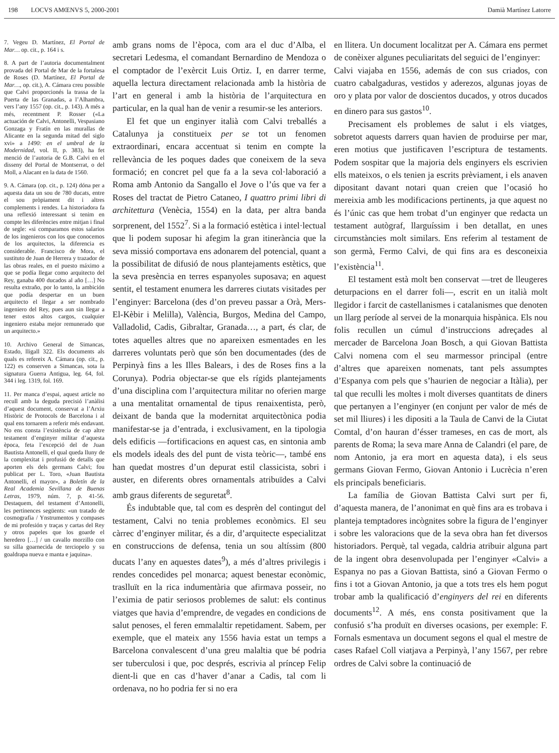198 LOCVS AMŒNVS 5, 2000-2001 Damià Martínez Latorre
7. Vegeu D. Martínez, El Portal de Mar… op. cit., p. 164 i s.
8. A part de l’autoria documentalment provada del Portal de Mar de la fortalesa de Roses (D. Martínez, El Portal de Mar…, op. cit.), A. Cámara creu possible que Calvi proporcionés la trassa de la Puerta de las Granadas, a l’Alhambra, vers l’any 1557 (op. cit., p. 143). A més a més, recentment P. Rosser («La actuación de Calvi, Antonelli, Vespasiano Gonzaga y Fratín en las murallas de Alicante en la segunda mitad del siglo xvi» a 1490: en el umbral de la Modernidad, vol. II, p. 383), ha fet menció de l’autoria de G.B. Calvi en el disseny del Portal de Montserrat, o del Moll, a Alacant en la data de 1560.
9. A. Cámara (op. cit., p. 124) dóna per a aquesta data un sou de 780 ducats, entre el sou pròpiament dit i altres complements i rendes. La historiadora fa una reflexió interessant si tenim en compte les diferències entre mitjan i final de segle: «si comparamos estos salarios de los ingenieros con los que conocemos de los arquitectos, la diferencia es considerable. Francisco de Mora, el sustituto de Juan de Herrera y trazador de las obras reales, en el puesto máximo a que se podía llegar como arquitecto del Rey, ganaba 400 ducados al año […] No resulta extraño, por lo tanto, la ambición que podía despertar en un buen arquitecto el llegar a ser nombrado ingeniero del Rey, pues aun sin llegar a tener estos altos cargos, cualquier ingeniero estaba mejor remunerado que un arquitecto.»
10. Archivo General de Simancas, Estado, lligall 322. Els documents als quals es refereix A. Cámara (op. cit., p. 122) es conserven a Simancas, sota la signatura Guerra Antigua, leg. 64, fol. 344 i leg. 1319, fol. 169.
11. Per manca d’espai, aquest article no recull amb la deguda precisió l’anàlisi d’aquest document, conservat a l’Arxiu Històric de Protocols de Barcelona i al qual ens tornarem a referir més endavant. No ens consta l’existència de cap altre testament d’enginyer militar d’aquesta època, feta l’excepció del de Juan Bautista Antonelli, el qual queda lluny de la complexitat i profusió de detalls que aporten els dels germans Calvi; fou publicat per L. Toro, «Juan Bautista Antonelli, el mayor», a Boletín de la Real Academia Sevillana de Buenas Letras, 1979, núm. 7, p. 41-56. Destaquem, del testament d’Antonelli, les pertinences següents: «un tratado de cosmografia / Ynstrumentos y compases de mi profesión y traças y cartas del Rey y otros papeles que los goarde el heredero […] / un cavallo morzillo con su silla goarnecida de terciopelo y su goaldrapa nueva e manta e jaquina».
amb grans noms de l’època, com ara el duc d’Alba, el secretari Ledesma, el comandant Bernardino de Mendoza o el comptador de l’exèrcit Luis Ortiz. I, en darrer terme, aquella lectura directament relacionada amb la història de l’art en general i amb la història de l’arquitectura en particular, en la qual han de venir a resumir-se les anteriors.
El fet que un enginyer italià com Calvi treballés a Catalunya ja constitueix per se tot un fenomen extraordinari, encara accentuat si tenim en compte la rellevància de les poques dades que coneixem de la seva formació; en concret pel que fa a la seva col·laboració a Roma amb Antonio da Sangallo el Jove o l’ús que va fer a Roses del tractat de Pietro Cataneo, I quattro primi libri di architettura (Venècia, 1554) en la data, per altra banda sorprenent, del 1552<sup>7</sup>. Si a la formació estètica i intel·lectual que li podem suposar hi afegim la gran itinerància que la seva missió comportava ens adonarem del potencial, quant a la possibilitat de difusió de nous plantejaments estètics, que la seva presència en terres espanyoles suposava; en aquest sentit, el testament enumera les darreres ciutats visitades per l’enginyer: Barcelona (des d’on preveu passar a Orà, Mers-El-Kèbir i Melilla), València, Burgos, Medina del Campo, Valladolid, Cadis, Gibraltar, Granada…, a part, és clar, de totes aquelles altres que no apareixen esmentades en les darreres voluntats però que són ben documentades (des de Perpinyà fins a les Illes Balears, i des de Roses fins a la Corunya). Podria objectar-se que els rígids plantejaments d’una disciplina com l’arquitectura militar no oferien marge a una mentalitat ornamental de tipus renaixentista, però, deixant de banda que la modernitat arquitectònica podia manifestar-se ja d’entrada, i exclusivament, en la tipologia dels edificis —fortificacions en aquest cas, en sintonia amb els models ideals des del punt de vista teòric—, també ens han quedat mostres d’un depurat estil classicista, sobri i auster, en diferents obres ornamentals atribuïdes a Calvi amb graus diferents de seguretat<sup>8</sup>.
És indubtable que, tal com es desprèn del contingut del testament, Calvi no tenia problemes econòmics. El seu càrrec d’enginyer militar, és a dir, d’arquitecte especialitzat en construccions de defensa, tenia un sou altíssim (800 ducats l’any en aquestes dates<sup>9</sup>), a més d’altres privilegis i rendes concedides pel monarca; aquest benestar econòmic, traslluït en la rica indumentària que afirmava posseir, no l’eximia de patir seriosos problemes de salut: els continus viatges que havia d’emprendre, de vegades en condicions de salut penoses, el feren emmalaltir repetidament. Sabem, per exemple, que el mateix any 1556 havia estat un temps a Barcelona convalescent d’una greu malaltia que bé podria ser tuberculosi i que, poc després, escrivia al príncep Felip dient-li que en cas d’haver d’anar a Cadis, tal com li ordenava, no ho podria fer si no era
en llitera. Un document localitzat per A. Cámara ens permet de conèixer algunes peculiaritats del seguici de l’enginyer:
Calvi viajaba en 1556, además de con sus criados, con cuatro cabalgaduras, vestidos y aderezos, algunas joyas de oro y plata por valor de doscientos ducados, y otros ducados en dinero para sus gastos<sup>10</sup>.
Precisament els problemes de salut i els viatges, sobretot aquests darrers quan havien de produirse per mar, eren motius que justificaven l’escriptura de testaments. Podem sospitar que la majoria dels enginyers els escrivien ells mateixos, o els tenien ja escrits prèviament, i els anaven dipositant davant notari quan creien que l’ocasió ho mereixia amb les modificacions pertinents, ja que aquest no és l’únic cas que hem trobat d’un enginyer que redacta un testament autògraf, llarguíssim i ben detallat, en unes circumstàncies molt similars. Ens referim al testament de son germà, Fermo Calvi, de qui fins ara es desconeixia l’existència<sup>11</sup>.
El testament està molt ben conservat —tret de lleugeres deturpacions en el darrer foli—, escrit en un italià molt llegidor i farcit de castellanismes i catalanismes que denoten un llarg període al servei de la monarquia hispànica. Els nou folis recullen un cúmul d’instruccions adreçades al mercader de Barcelona Joan Bosch, a qui Giovan Battista Calvi nomena com el seu marmessor principal (entre d’altres que apareixen nomenats, tant pels assumptes d’Espanya com pels que s’haurien de negociar a Itàlia), per tal que reculli les moltes i molt diverses quantitats de diners que pertanyen a l’enginyer (en conjunt per valor de més de set mil lliures) i les dipositi a la Taula de Canvi de la Ciutat Comtal, d’on hauran d’ésser trameses, en cas de mort, als parents de Roma; la seva mare Anna de Calandri (el pare, de nom Antonio, ja era mort en aquesta data), i els seus germans Giovan Fermo, Giovan Antonio i Lucrècia n’eren els principals beneficiaris.
La família de Giovan Battista Calvi surt per fi, d’aquesta manera, de l’anonimat en què fins ara es trobava i planteja temptadores incògnites sobre la figura de l’enginyer i sobre les valoracions que de la seva obra han fet diversos historiadors. Perquè, tal vegada, caldria atribuir alguna part de la ingent obra desenvolupada per l’enginyer «Calvi» a Espanya no pas a Giovan Battista, sinó a Giovan Fermo o fins i tot a Giovan Antonio, ja que a tots tres els hem pogut trobar amb la qualificació d’enginyers del rei en diferents documents<sup>12</sup>. A més, ens consta positivament que la confusió s’ha produït en diverses ocasions, per exemple: F. Fornals esmentava un document segons el qual el mestre de cases Rafael Coll viatjava a Perpinyà, l’any 1567, per rebre ordres de Calvi sobre la continuació de